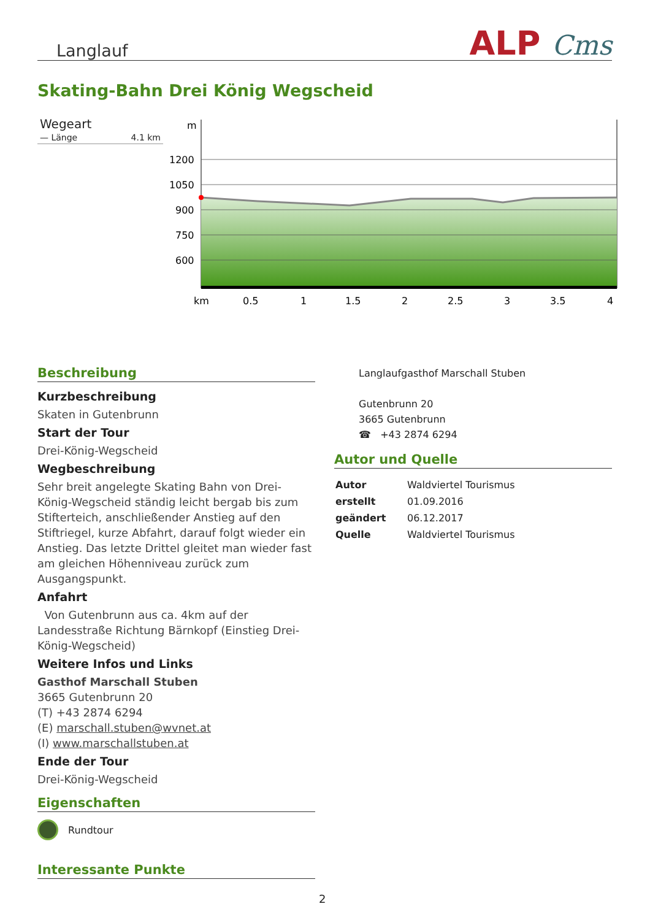Langlauf ALP Cms
Skating-Bahn Drei König Wegscheid
Wegeart
— Länge 4.1 km
m
1200
1050
900
750
600
km
0.5
1
1.5
2
2.5
3
3.5
4
Beschreibung
Kurzbeschreibung
Skaten in Gutenbrunn
Start der Tour
Drei-König-Wegscheid
Wegbeschreibung
Sehr breit angelegte Skating Bahn von Drei-König-Wegscheid ständig leicht bergab bis zum Stifterteich, anschließender Anstieg auf den Stiftriegel, kurze Abfahrt, darauf folgt wieder ein Anstieg. Das letzte Drittel gleitet man wieder fast am gleichen Höhenniveau zurück zum Ausgangspunkt.
Anfahrt
Von Gutenbrunn aus ca. 4km auf der Landesstraße Richtung Bärnkopf (Einstieg Drei-König-Wegscheid)
Weitere Infos und Links
Gasthof Marschall Stuben
3665 Gutenbrunn 20
(T) +43 2874 6294
(E) marschall.stuben@wvnet.at
(I) www.marschallstuben.at
Ende der Tour
Drei-König-Wegscheid
Eigenschaften
Rundtour
Interessante Punkte
Langlaufgasthof Marschall Stuben
Gutenbrunn 20
3665 Gutenbrunn
☎ +43 2874 6294
Autor und Quelle
| Autor | Waldviertel Tourismus |
| erstellt | 01.09.2016 |
| geändert | 06.12.2017 |
| Quelle | Waldviertel Tourismus |
2